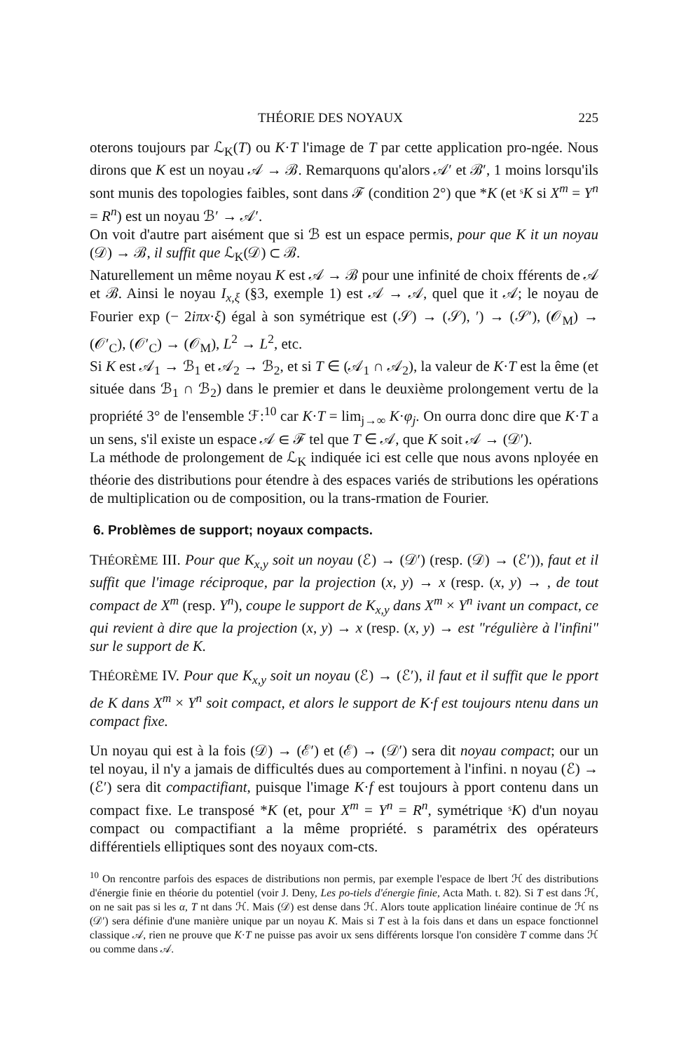THÉORIE DES NOYAUX 225
oterons toujours par ℒ<sub>K</sub>(T) ou K·T l'image de T par cette application pro-ngée. Nous dirons que K est un noyau 𝒜 → ℬ. Remarquons qu'alors 𝒜′ et ℬ′, 1 moins lorsqu'ils sont munis des topologies faibles, sont dans ℱ (condition 2°) que *K (et ˢK si X<sup>m</sup> = Y<sup>n</sup> = R<sup>n</sup>) est un noyau ℬ′ → 𝒜′.
On voit d'autre part aisément que si ℬ est un espace permis, pour que K it un noyau (𝒟) → ℬ, il suffit que ℒ<sub>K</sub>(𝒟) ⊂ ℬ.
Naturellement un même noyau K est 𝒜 → ℬ pour une infinité de choix fférents de 𝒜 et ℬ. Ainsi le noyau I<sub>x,ξ</sub> (§3, exemple 1) est 𝒜 → 𝒜, quel que it 𝒜; le noyau de Fourier exp (− 2iπx·ξ) égal à son symétrique est (𝒮) → (𝒮), ′) → (𝒮′), (𝒪<sub>M</sub>) → (𝒪′<sub>C</sub>), (𝒪′<sub>C</sub>) → (𝒪<sub>M</sub>), L<sup>2</sup> → L<sup>2</sup>, etc.
Si K est 𝒜<sub>1</sub> → ℬ<sub>1</sub> et 𝒜<sub>2</sub> → ℬ<sub>2</sub>, et si T ∈ (𝒜<sub>1</sub> ∩ 𝒜<sub>2</sub>), la valeur de K·T est la ême (et située dans ℬ<sub>1</sub> ∩ ℬ<sub>2</sub>) dans le premier et dans le deuxième prolongement vertu de la propriété 3° de l'ensemble ℱ:<sup>10</sup> car K·T = lim<sub>j→∞</sub> K·φ<sub>j</sub>. On ourra donc dire que K·T a un sens, s'il existe un espace 𝒜 ∈ ℱ tel que T ∈ 𝒜, que K soit 𝒜 → (𝒟′).
La méthode de prolongement de ℒ<sub>K</sub> indiquée ici est celle que nous avons nployée en théorie des distributions pour étendre à des espaces variés de stributions les opérations de multiplication ou de composition, ou la trans-rmation de Fourier.
6. Problèmes de support; noyaux compacts.
THÉORÈME III. Pour que K<sub>x,y</sub> soit un noyau (ℰ) → (𝒟′) (resp. (𝒟) → (ℰ′)), faut et il suffit que l'image réciproque, par la projection (x, y) → x (resp. (x, y) → , de tout compact de X<sup>m</sup> (resp. Y<sup>n</sup>), coupe le support de K<sub>x,y</sub> dans X<sup>m</sup> × Y<sup>n</sup> ivant un compact, ce qui revient à dire que la projection (x, y) → x (resp. (x, y) → est "régulière à l'infini" sur le support de K.
THÉORÈME IV. Pour que K<sub>x,y</sub> soit un noyau (ℰ) → (ℰ′), il faut et il suffit que le pport de K dans X<sup>m</sup> × Y<sup>n</sup> soit compact, et alors le support de K·f est toujours ntenu dans un compact fixe.
Un noyau qui est à la fois (𝒟) → (ℰ′) et (ℰ) → (𝒟′) sera dit noyau compact; our un tel noyau, il n'y a jamais de difficultés dues au comportement à l'infini. n noyau (ℰ) → (ℰ′) sera dit compactifiant, puisque l'image K·f est toujours à pport contenu dans un compact fixe. Le transposé *K (et, pour X<sup>m</sup> = Y<sup>n</sup> = R<sup>n</sup>, symétrique ˢK) d'un noyau compact ou compactifiant a la même propriété. s paramétrix des opérateurs différentiels elliptiques sont des noyaux com-cts.
<sup>10</sup> On rencontre parfois des espaces de distributions non permis, par exemple l'espace de lbert ℋ des distributions d'énergie finie en théorie du potentiel (voir J. Deny, Les po-tiels d'énergie finie, Acta Math. t. 82). Si T est dans ℋ, on ne sait pas si les α, T nt dans ℋ. Mais (𝒟) est dense dans ℋ. Alors toute application linéaire continue de ℋ ns (𝒟′) sera définie d'une manière unique par un noyau K. Mais si T est à la fois dans et dans un espace fonctionnel classique 𝒜, rien ne prouve que K·T ne puisse pas avoir ux sens différents lorsque l'on considère T comme dans ℋ ou comme dans 𝒜.